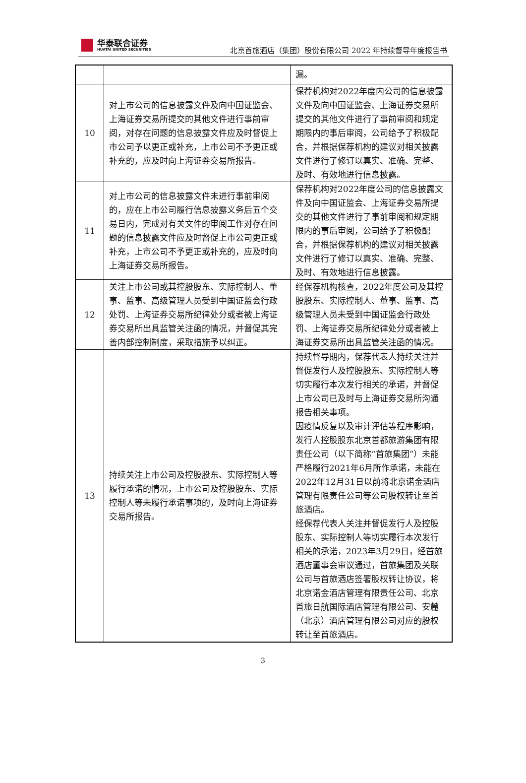华泰联合证券
HUATAI UNITED SECURITIES
北京首旅酒店（集团）股份有限公司 2022 年持续督导年度报告书
| | | 漏。 |
| 10 | 对上市公司的信息披露文件及向中国证监会、上海证券交易所提交的其他文件进行事前审阅，对存在问题的信息披露文件应及时督促上市公司予以更正或补充，上市公司不予更正或补充的，应及时向上海证券交易所报告。 | 保荐机构对2022年度内公司的信息披露文件及向中国证监会、上海证券交易所提交的其他文件进行了事前审阅和规定期限内的事后审阅，公司给予了积极配合，并根据保荐机构的建议对相关披露文件进行了修订以真实、准确、完整、及时、有效地进行信息披露。 |
| 11 | 对上市公司的信息披露文件未进行事前审阅的，应在上市公司履行信息披露义务后五个交易日内，完成对有关文件的审阅工作对存在问题的信息披露文件应及时督促上市公司更正或补充，上市公司不予更正或补充的，应及时向上海证券交易所报告。 | 保荐机构对2022年度公司的信息披露文件及向中国证监会、上海证券交易所提交的其他文件进行了事前审阅和规定期限内的事后审阅，公司给予了积极配合，并根据保荐机构的建议对相关披露文件进行了修订以真实、准确、完整、及时、有效地进行信息披露。 |
| 12 | 关注上市公司或其控股股东、实际控制人、董事、监事、高级管理人员受到中国证监会行政处罚、上海证券交易所纪律处分或者被上海证券交易所出具监管关注函的情况，并督促其完善内部控制制度，采取措施予以纠正。 | 经保荐机构核查，2022年度公司及其控股股东、实际控制人、董事、监事、高级管理人员未受到中国证监会行政处罚、上海证券交易所纪律处分或者被上海证券交易所出具监管关注函的情况。 |
| 13 | 持续关注上市公司及控股股东、实际控制人等履行承诺的情况，上市公司及控股股东、实际控制人等未履行承诺事项的，及时向上海证券交易所报告。 | 持续督导期内，保荐代表人持续关注并督促发行人及控股股东、实际控制人等切实履行本次发行相关的承诺，并督促上市公司已及时与上海证券交易所沟通报告相关事项。 因疫情反复以及审计评估等程序影响，发行人控股股东北京首都旅游集团有限责任公司（以下简称“首旅集团”）未能严格履行2021年6月所作承诺，未能在2022年12月31日以前将北京诺金酒店管理有限责任公司等公司股权转让至首旅酒店。 经保荐代表人关注并督促发行人及控股股东、实际控制人等切实履行本次发行相关的承诺，2023年3月29日，经首旅酒店董事会审议通过，首旅集团及关联公司与首旅酒店签署股权转让协议，将北京诺金酒店管理有限责任公司、北京首旅日航国际酒店管理有限公司、安麓（北京）酒店管理有限公司对应的股权转让至首旅酒店。 |
3